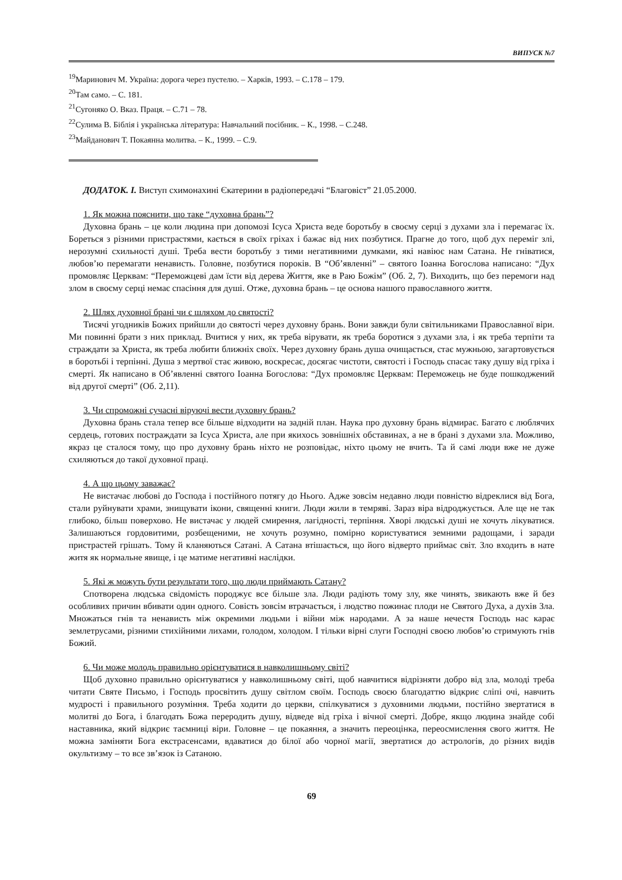ВИПУСК №7
<sup>19</sup> Маринович М. Україна: дорога через пустелю. – Харків, 1993. – С.178 – 179.
<sup>20</sup> Там само. – С. 181.
<sup>21</sup> Сугоняко О. Вказ. Праця. – С.71 – 78.
<sup>22</sup> Сулима В. Біблія і українська література: Навчальний посібник. – К., 1998. – С.248.
<sup>23</sup> Майданович Т. Покаянна молитва. – К., 1999. – С.9.
ДОДАТОК. І. Виступ схимонахині Єкатерини в радіопередачі “Благовіст” 21.05.2000.
1. Як можна пояснити, що таке “духовна брань”?
Духовна брань – це коли людина при допомозі Ісуса Христа веде боротьбу в своєму серці з духами зла і перемагає їх. Бореться з різними пристрастями, кається в своїх гріхах і бажає від них позбутися. Прагне до того, щоб дух переміг злі, нерозумні схильності душі. Треба вести боротьбу з тими негативними думками, які навіює нам Сатана. Не гніватися, любов’ю перемагати ненависть. Головне, позбутися пороків. В “Об’явленні” – святого Іоанна Богослова написано: “Дух промовляє Церквам: “Переможцеві дам їсти від дерева Життя, яке в Раю Божім” (Об. 2, 7). Виходить, що без перемоги над злом в своєму серці немає спасіння для душі. Отже, духовна брань – це основа нашого православного життя.
2. Шлях духовної брані чи є шляхом до святості?
Тисячі угодників Божих прийшли до святості через духовну брань. Вони завжди були світильниками Православної віри. Ми повинні брати з них приклад. Вчитися у них, як треба вірувати, як треба боротися з духами зла, і як треба терпіти та страждати за Христа, як треба любити ближніх своїх. Через духовну брань душа очищається, стає мужньою, загартовується в боротьбі і терпінні. Душа з мертвої стає живою, воскресає, досягає чистоти, святості і Господь спасає таку душу від гріха і смерті. Як написано в Об’явленні святого Іоанна Богослова: “Дух промовляє Церквам: Переможець не буде пошкоджений від другої смерті” (Об. 2,11).
3. Чи спроможні сучасні віруючі вести духовну брань?
Духовна брань стала тепер все більше відходити на задній план. Наука про духовну брань відмирає. Багато є люблячих сердець, готових постраждати за Ісуса Христа, але при якихось зовнішніх обставинах, а не в брані з духами зла. Можливо, якраз це сталося тому, що про духовну брань ніхто не розповідає, ніхто цьому не вчить. Та й самі люди вже не дуже схиляються до такої духовної праці.
4. А що цьому заважає?
Не вистачає любові до Господа і постійного потягу до Нього. Адже зовсім недавно люди повністю відреклися від Бога, стали руйнувати храми, знищувати ікони, священні книги. Люди жили в темряві. Зараз віра відроджується. Але ще не так глибоко, більш поверхово. Не вистачає у людей смирення, лагідності, терпіння. Хворі людські душі не хочуть лікуватися. Залишаються гордовитими, розбещеними, не хочуть розумно, помірно користуватися земними радощами, і заради пристрастей грішать. Тому й кланяються Сатані. А Сатана втішається, що його відверто приймає світ. Зло входить в нате житя як нормальне явище, і це матиме негативні наслідки.
5. Які ж можуть бути результати того, що люди приймають Сатану?
Спотворена людська свідомість породжує все більше зла. Люди радіють тому злу, яке чинять, звикають вже й без особливих причин вбивати один одного. Совість зовсім втрачається, і людство пожинає плоди не Святого Духа, а духів Зла. Множаться гнів та ненависть між окремими людьми і війни між народами. А за наше нечестя Господь нас карає землетрусами, різними стихійними лихами, голодом, холодом. І тільки вірні слуги Господні своєю любов’ю стримують гнів Божий.
6. Чи може молодь правильно орієнтуватися в навколишньому світі?
Щоб духовно правильно орієнтуватися у навколишньому світі, щоб навчитися відрізняти добро від зла, молоді треба читати Святе Письмо, і Господь просвітить душу світлом своїм. Господь своєю благодаттю відкриє сліпі очі, навчить мудрості і правильного розуміння. Треба ходити до церкви, спілкуватися з духовними людьми, постійно звертатися в молитві до Бога, і благодать Божа переродить душу, відведе від гріха і вічної смерті. Добре, якщо людина знайде собі наставника, який відкриє таємниці віри. Головне – це покаяння, а значить переоцінка, переосмислення свого життя. Не можна заміняти Бога екстрасенсами, вдаватися до білої або чорної магії, звертатися до астрологів, до різних видів окультизму – то все зв’язок із Сатаною.
69